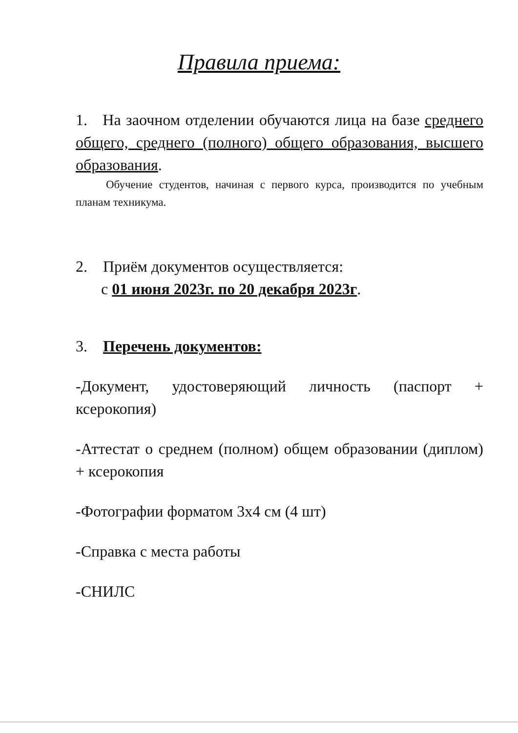Правила приема:
1. На заочном отделении обучаются лица на базе среднего общего, среднего (полного) общего образования, высшего образования.
Обучение студентов, начиная с первого курса, производится по учебным планам техникума.
2. Приём документов осуществляется:
с 01 июня 2023г. по 20 декабря 2023г.
3. Перечень документов:
-Документ, удостоверяющий личность (паспорт + ксерокопия)
-Аттестат о среднем (полном) общем образовании (диплом) + ксерокопия
-Фотографии форматом 3х4 см (4 шт)
-Справка с места работы
-СНИЛС